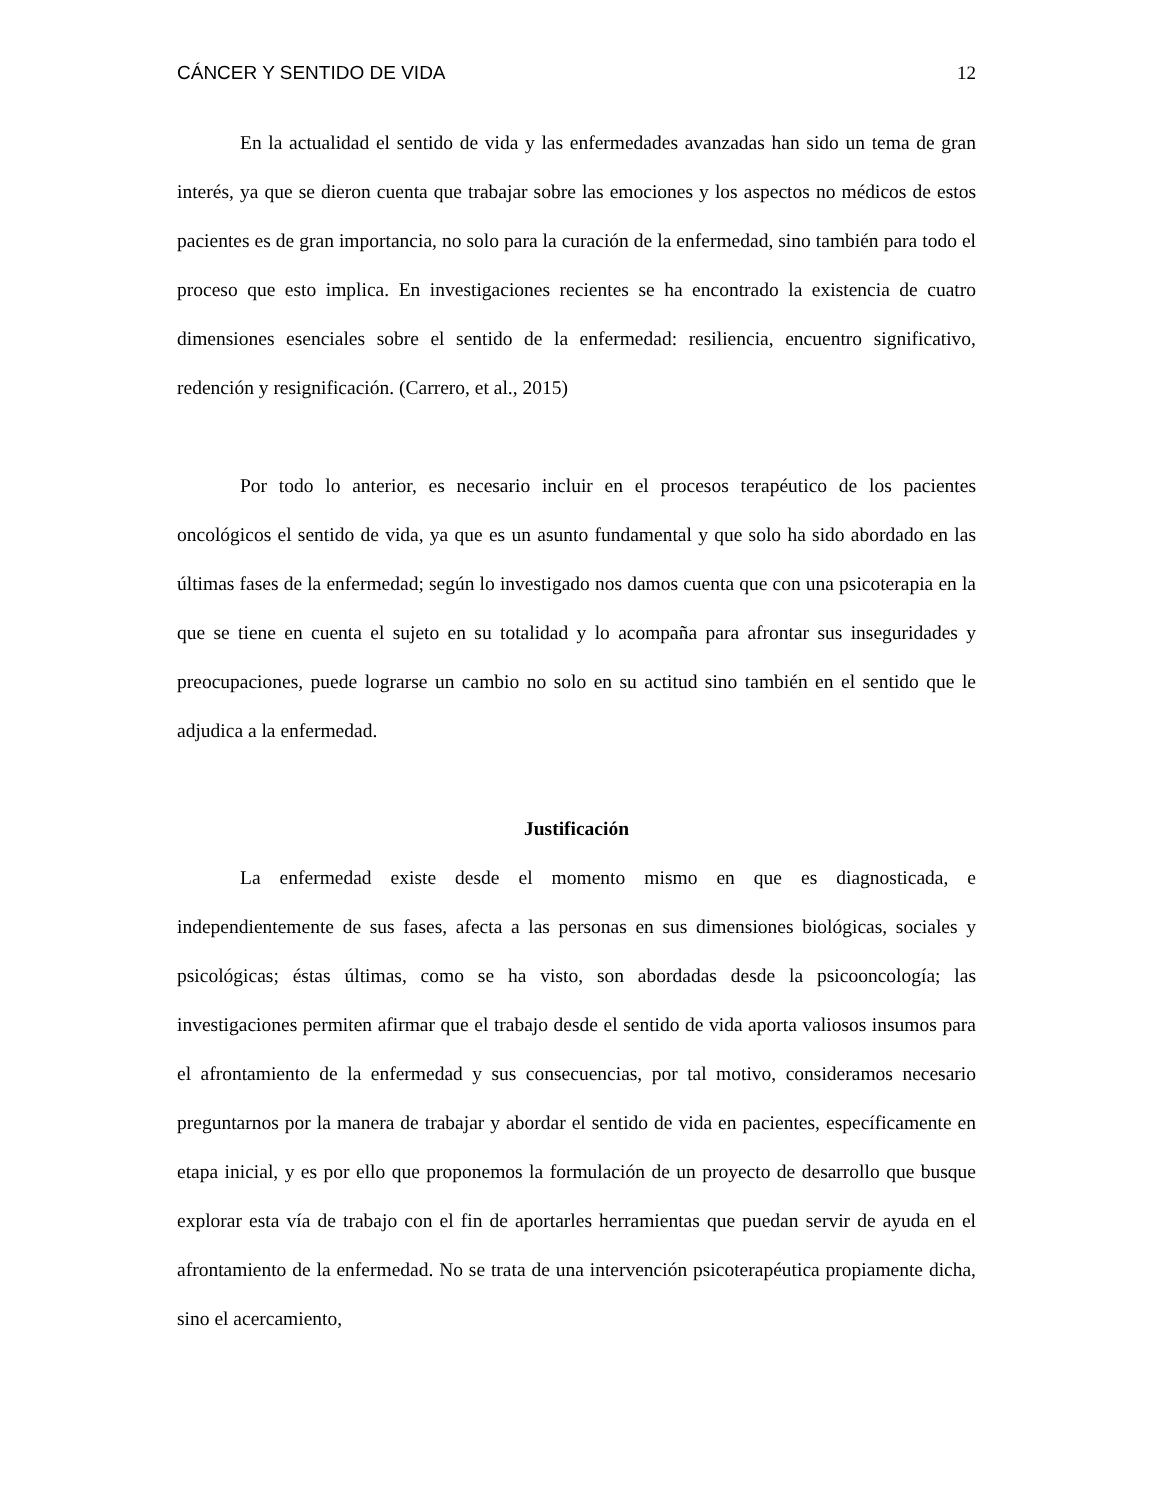CÁNCER Y SENTIDO DE VIDA 12
En la actualidad el sentido de vida y las enfermedades avanzadas han sido un tema de gran interés, ya que se dieron cuenta que trabajar sobre las emociones y los aspectos no médicos de estos pacientes es de gran importancia, no solo para la curación de la enfermedad, sino también para todo el proceso que esto implica. En investigaciones recientes se ha encontrado la existencia de cuatro dimensiones esenciales sobre el sentido de la enfermedad: resiliencia, encuentro significativo, redención y resignificación. (Carrero, et al., 2015)
Por todo lo anterior, es necesario incluir en el procesos terapéutico de los pacientes oncológicos el sentido de vida, ya que es un asunto fundamental y que solo ha sido abordado en las últimas fases de la enfermedad; según lo investigado nos damos cuenta que con una psicoterapia en la que se tiene en cuenta el sujeto en su totalidad y lo acompaña para afrontar sus inseguridades y preocupaciones, puede lograrse un cambio no solo en su actitud sino también en el sentido que le adjudica a la enfermedad.
Justificación
La enfermedad existe desde el momento mismo en que es diagnosticada, e independientemente de sus fases, afecta a las personas en sus dimensiones biológicas, sociales y psicológicas; éstas últimas, como se ha visto, son abordadas desde la psicooncología; las investigaciones permiten afirmar que el trabajo desde el sentido de vida aporta valiosos insumos para el afrontamiento de la enfermedad y sus consecuencias, por tal motivo, consideramos necesario preguntarnos por la manera de trabajar y abordar el sentido de vida en pacientes, específicamente en etapa inicial, y es por ello que proponemos la formulación de un proyecto de desarrollo que busque explorar esta vía de trabajo con el fin de aportarles herramientas que puedan servir de ayuda en el afrontamiento de la enfermedad. No se trata de una intervención psicoterapéutica propiamente dicha, sino el acercamiento,